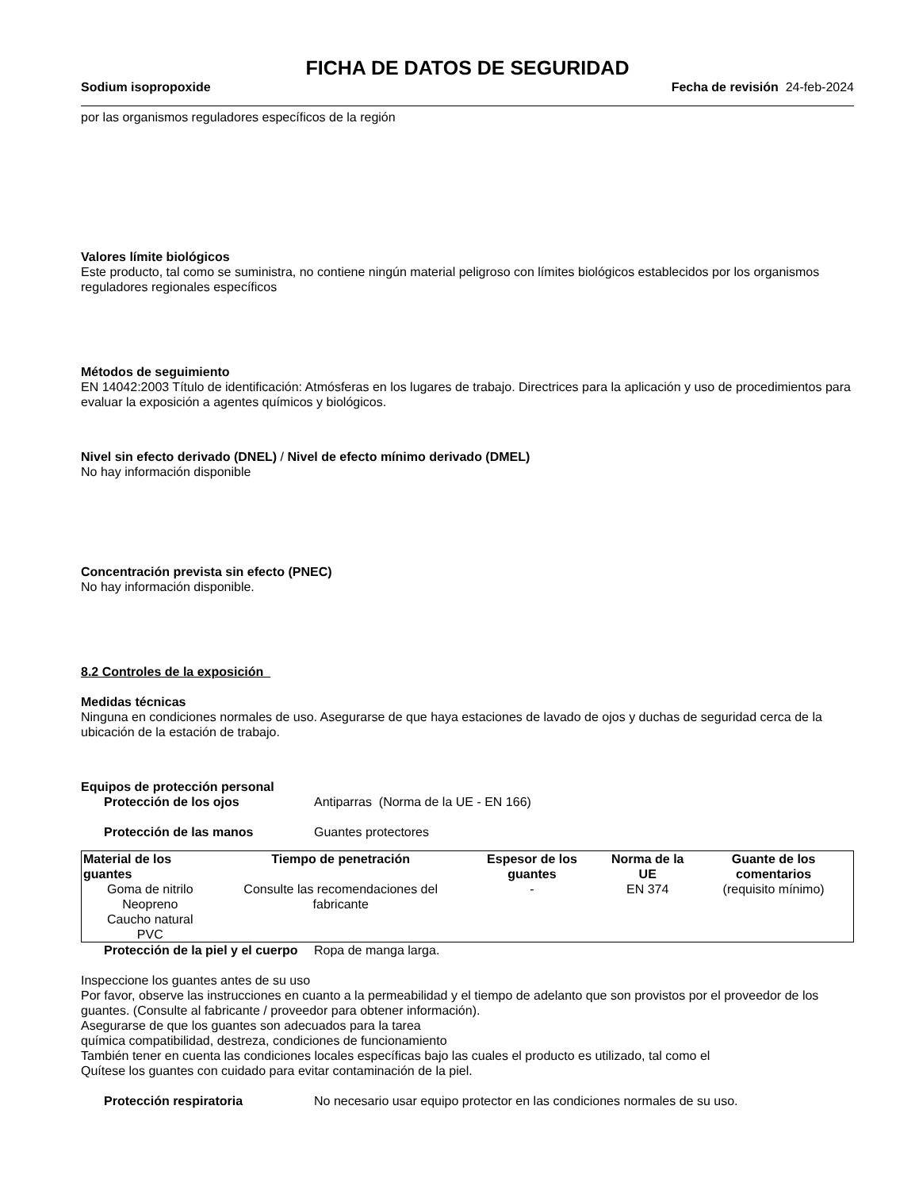FICHA DE DATOS DE SEGURIDAD
Sodium isopropoxide Fecha de revisión 24-feb-2024
por las organismos reguladores específicos de la región
Valores límite biológicos
Este producto, tal como se suministra, no contiene ningún material peligroso con límites biológicos establecidos por los organismos reguladores regionales específicos
Métodos de seguimiento
EN 14042:2003 Título de identificación: Atmósferas en los lugares de trabajo. Directrices para la aplicación y uso de procedimientos para evaluar la exposición a agentes químicos y biológicos.
Nivel sin efecto derivado (DNEL) / Nivel de efecto mínimo derivado (DMEL)
No hay información disponible
Concentración prevista sin efecto (PNEC)
No hay información disponible.
8.2 Controles de la exposición
Medidas técnicas
Ninguna en condiciones normales de uso. Asegurarse de que haya estaciones de lavado de ojos y duchas de seguridad cerca de la ubicación de la estación de trabajo.
Equipos de protección personal
Protección de los ojos Antiparras (Norma de la UE - EN 166)
Protección de las manos Guantes protectores
| Material de los guantes | Tiempo de penetración | Espesor de los guantes | Norma de la UE | Guante de los comentarios |
| --- | --- | --- | --- | --- |
| Goma de nitrilo Neopreno Caucho natural PVC | Consulte las recomendaciones del fabricante | - | EN 374 | (requisito mínimo) |
Protección de la piel y el cuerpo Ropa de manga larga.
Inspeccione los guantes antes de su uso
Por favor, observe las instrucciones en cuanto a la permeabilidad y el tiempo de adelanto que son provistos por el proveedor de los guantes. (Consulte al fabricante / proveedor para obtener información).
Asegurarse de que los guantes son adecuados para la tarea
química compatibilidad, destreza, condiciones de funcionamiento
También tener en cuenta las condiciones locales específicas bajo las cuales el producto es utilizado, tal como el
Quítese los guantes con cuidado para evitar contaminación de la piel.
Protección respiratoria No necesario usar equipo protector en las condiciones normales de su uso.